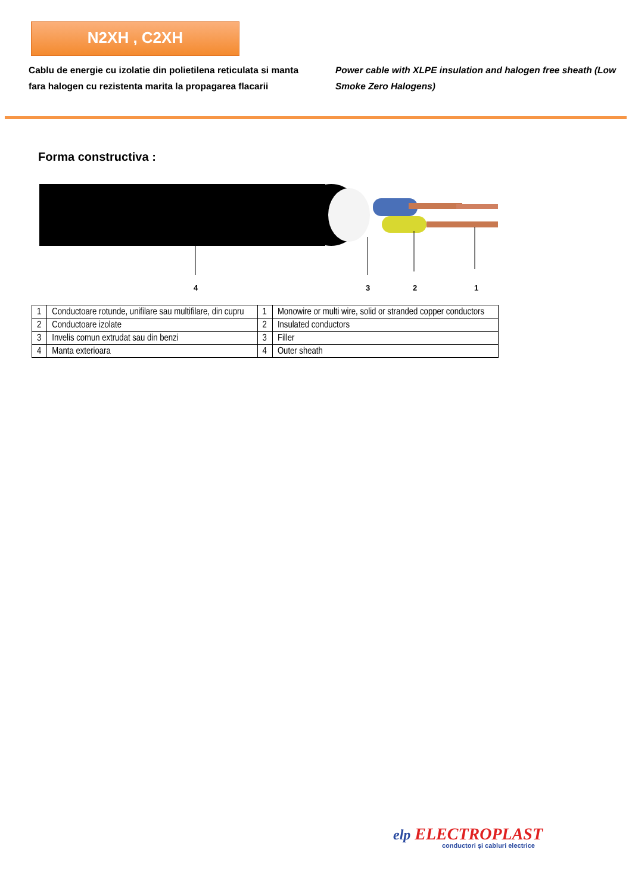N2XH , C2XH
Cablu de energie cu izolatie din polietilena reticulata si manta fara halogen cu rezistenta marita la propagarea flacarii
Power cable with XLPE insulation and halogen free sheath (Low Smoke Zero Halogens)
Forma constructiva :
4 3 2 1
| 1 | Conductoare rotunde, unifilare sau multifilare, din cupru | 1 | Monowire or multi wire, solid or stranded copper conductors |
| 2 | Conductoare izolate | 2 | Insulated conductors |
| 3 | Invelis comun extrudat sau din benzi | 3 | Filler |
| 4 | Manta exterioara | 4 | Outer sheath |
elp ELECTROPLAST
conductori şi cabluri electrice